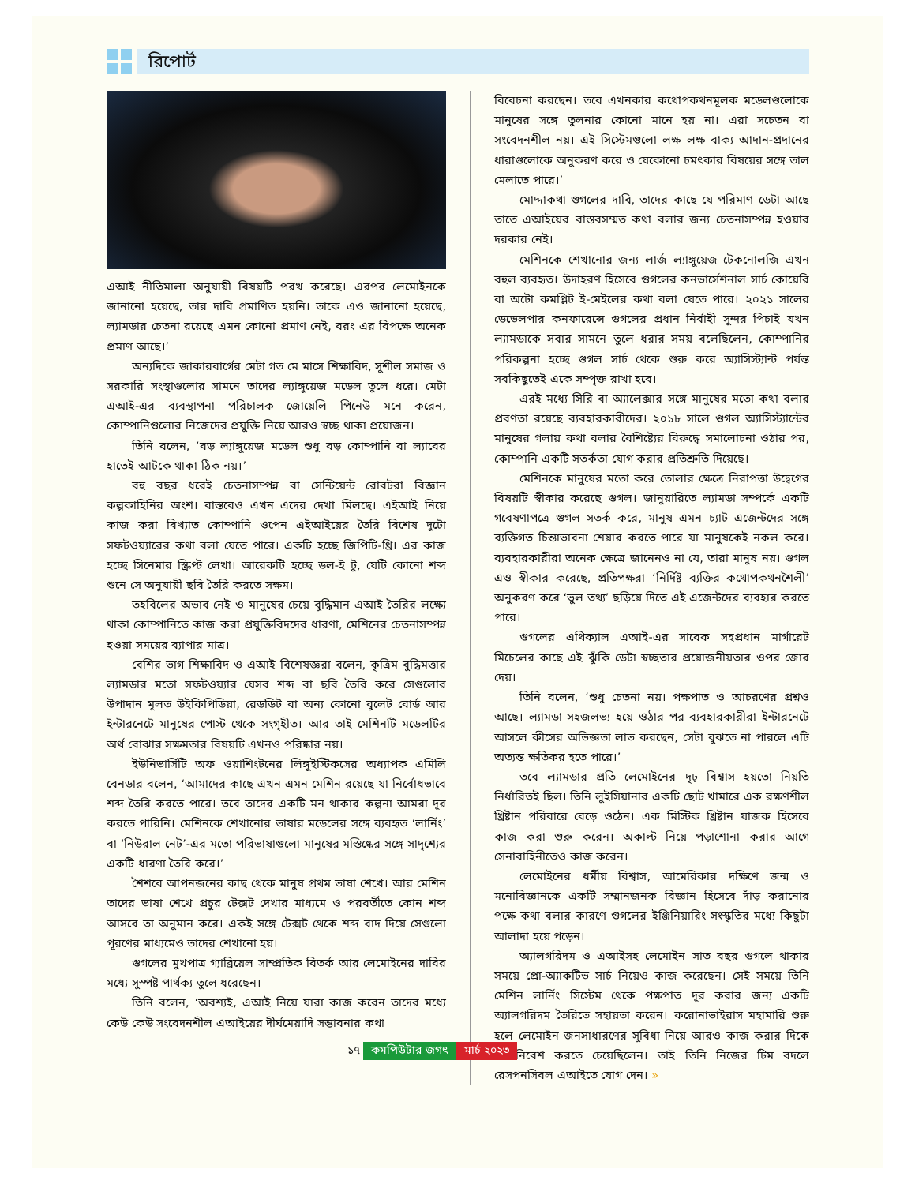রিপোর্ট
এআই নীতিমালা অনুযায়ী বিষয়টি পরখ করেছে। এরপর লেমোইনকে জানানো হয়েছে, তার দাবি প্রমাণিত হয়নি। তাকে এও জানানো হয়েছে, ল্যামডার চেতনা রয়েছে এমন কোনো প্রমাণ নেই, বরং এর বিপক্ষে অনেক প্রমাণ আছে।’
অন্যদিকে জাকারবার্গের মেটা গত মে মাসে শিক্ষাবিদ, সুশীল সমাজ ও সরকারি সংস্থাগুলোর সামনে তাদের ল্যাঙ্গুয়েজ মডেল তুলে ধরে। মেটা এআই-এর ব্যবস্থাপনা পরিচালক জোয়েলি পিনেউ মনে করেন, কোম্পানিগুলোর নিজেদের প্রযুক্তি নিয়ে আরও স্বচ্ছ থাকা প্রয়োজন।
তিনি বলেন, ‘বড় ল্যাঙ্গুয়েজ মডেল শুধু বড় কোম্পানি বা ল্যাবের হাতেই আটকে থাকা ঠিক নয়।’
বহু বছর ধরেই চেতনাসম্পন্ন বা সেন্টিয়েন্ট রোবটরা বিজ্ঞান কল্পকাহিনির অংশ। বাস্তবেও এখন এদের দেখা মিলছে। এইআই নিয়ে কাজ করা বিখ্যাত কোম্পানি ওপেন এইআইয়ের তৈরি বিশেষ দুটো সফটওয়্যারের কথা বলা যেতে পারে। একটি হচ্ছে জিপিটি-থ্রি। এর কাজ হচ্ছে সিনেমার স্ক্রিপ্ট লেখা। আরেকটি হচ্ছে ডল-ই টু, যেটি কোনো শব্দ শুনে সে অনুযায়ী ছবি তৈরি করতে সক্ষম।
তহবিলের অভাব নেই ও মানুষের চেয়ে বুদ্ধিমান এআই তৈরির লক্ষ্যে থাকা কোম্পানিতে কাজ করা প্রযুক্তিবিদদের ধারণা, মেশিনের চেতনাসম্পন্ন হওয়া সময়ের ব্যাপার মাত্র।
বেশির ভাগ শিক্ষাবিদ ও এআই বিশেষজ্ঞরা বলেন, কৃত্রিম বুদ্ধিমত্তার ল্যামডার মতো সফটওয়্যার যেসব শব্দ বা ছবি তৈরি করে সেগুলোর উপাদান মূলত উইকিপিডিয়া, রেডডিট বা অন্য কোনো বুলেট বোর্ড আর ইন্টারনেটে মানুষের পোস্ট থেকে সংগৃহীত। আর তাই মেশিনটি মডেলটির অর্থ বোঝার সক্ষমতার বিষয়টি এখনও পরিষ্কার নয়।
ইউনিভার্সিটি অফ ওয়াশিংটনের লিঙ্গুইস্টিকসের অধ্যাপক এমিলি বেনডার বলেন, ‘আমাদের কাছে এখন এমন মেশিন রয়েছে যা নির্বোধভাবে শব্দ তৈরি করতে পারে। তবে তাদের একটি মন থাকার কল্পনা আমরা দূর করতে পারিনি। মেশিনকে শেখানোর ভাষার মডেলের সঙ্গে ব্যবহৃত ‘লার্নিং’ বা ‘নিউরাল নেট’-এর মতো পরিভাষাগুলো মানুষের মস্তিষ্কের সঙ্গে সাদৃশ্যের একটি ধারণা তৈরি করে।’
শৈশবে আপনজনের কাছ থেকে মানুষ প্রথম ভাষা শেখে। আর মেশিন তাদের ভাষা শেখে প্রচুর টেক্সট দেখার মাধ্যমে ও পরবর্তীতে কোন শব্দ আসবে তা অনুমান করে। একই সঙ্গে টেক্সট থেকে শব্দ বাদ দিয়ে সেগুলো পূরণের মাধ্যমেও তাদের শেখানো হয়।
গুগলের মুখপাত্র গ্যাব্রিয়েল সাম্প্রতিক বিতর্ক আর লেমোইনের দাবির মধ্যে সুস্পষ্ট পার্থক্য তুলে ধরেছেন।
তিনি বলেন, ‘অবশ্যই, এআই নিয়ে যারা কাজ করেন তাদের মধ্যে কেউ কেউ সংবেদনশীল এআইয়ের দীর্ঘমেয়াদি সম্ভাবনার কথা
বিবেচনা করছেন। তবে এখনকার কথোপকথনমূলক মডেলগুলোকে মানুষের সঙ্গে তুলনার কোনো মানে হয় না। এরা সচেতন বা সংবেদনশীল নয়। এই সিস্টেমগুলো লক্ষ লক্ষ বাক্য আদান-প্রদানের ধারাগুলোকে অনুকরণ করে ও যেকোনো চমৎকার বিষয়ের সঙ্গে তাল মেলাতে পারে।’
মোদ্দাকথা গুগলের দাবি, তাদের কাছে যে পরিমাণ ডেটা আছে তাতে এআইয়ের বাস্তবসম্মত কথা বলার জন্য চেতনাসম্পন্ন হওয়ার দরকার নেই।
মেশিনকে শেখানোর জন্য লার্জ ল্যাঙ্গুয়েজ টেকনোলজি এখন বহুল ব্যবহৃত। উদাহরণ হিসেবে গুগলের কনভার্সেশনাল সার্চ কোয়েরি বা অটো কমপ্লিট ই-মেইলের কথা বলা যেতে পারে। ২০২১ সালের ডেভেলপার কনফারেন্সে গুগলের প্রধান নির্বাহী সুন্দর পিচাই যখন ল্যামডাকে সবার সামনে তুলে ধরার সময় বলেছিলেন, কোম্পানির পরিকল্পনা হচ্ছে গুগল সার্চ থেকে শুরু করে অ্যাসিস্ট্যান্ট পর্যন্ত সবকিছুতেই একে সম্পৃক্ত রাখা হবে।
এরই মধ্যে সিরি বা অ্যালেক্সার সঙ্গে মানুষের মতো কথা বলার প্রবণতা রয়েছে ব্যবহারকারীদের। ২০১৮ সালে গুগল অ্যাসিস্ট্যান্টের মানুষের গলায় কথা বলার বৈশিষ্ট্যের বিরুদ্ধে সমালোচনা ওঠার পর, কোম্পানি একটি সতর্কতা যোগ করার প্রতিশ্রুতি দিয়েছে।
মেশিনকে মানুষের মতো করে তোলার ক্ষেত্রে নিরাপত্তা উদ্বেগের বিষয়টি স্বীকার করেছে গুগল। জানুয়ারিতে ল্যামডা সম্পর্কে একটি গবেষণাপত্রে গুগল সতর্ক করে, মানুষ এমন চ্যাট এজেন্টদের সঙ্গে ব্যক্তিগত চিন্তাভাবনা শেয়ার করতে পারে যা মানুষকেই নকল করে। ব্যবহারকারীরা অনেক ক্ষেত্রে জানেনও না যে, তারা মানুষ নয়। গুগল এও স্বীকার করেছে, প্রতিপক্ষরা ‘নির্দিষ্ট ব্যক্তির কথোপকথনশৈলী’ অনুকরণ করে ‘ভুল তথ্য’ ছড়িয়ে দিতে এই এজেন্টদের ব্যবহার করতে পারে।
গুগলের এথিক্যাল এআই-এর সাবেক সহপ্রধান মার্গারেট মিচেলের কাছে এই ঝুঁকি ডেটা স্বচ্ছতার প্রয়োজনীয়তার ওপর জোর দেয়।
তিনি বলেন, ‘শুধু চেতনা নয়। পক্ষপাত ও আচরণের প্রশ্নও আছে। ল্যামডা সহজলভ্য হয়ে ওঠার পর ব্যবহারকারীরা ইন্টারনেটে আসলে কীসের অভিজ্ঞতা লাভ করছেন, সেটা বুঝতে না পারলে এটি অত্যন্ত ক্ষতিকর হতে পারে।’
তবে ল্যামডার প্রতি লেমোইনের দৃঢ় বিশ্বাস হয়তো নিয়তি নির্ধারিতই ছিল। তিনি লুইসিয়ানার একটি ছোট খামারে এক রক্ষণশীল খ্রিষ্টান পরিবারে বেড়ে ওঠেন। এক মিস্টিক খ্রিষ্টান যাজক হিসেবে কাজ করা শুরু করেন। অকাল্ট নিয়ে পড়াশোনা করার আগে সেনাবাহিনীতেও কাজ করেন।
লেমোইনের ধর্মীয় বিশ্বাস, আমেরিকার দক্ষিণে জন্ম ও মনোবিজ্ঞানকে একটি সম্মানজনক বিজ্ঞান হিসেবে দাঁড় করানোর পক্ষে কথা বলার কারণে গুগলের ইঞ্জিনিয়ারিং সংস্কৃতির মধ্যে কিছুটা আলাদা হয়ে পড়েন।
অ্যালগরিদম ও এআইসহ লেমোইন সাত বছর গুগলে থাকার সময়ে প্রো-অ্যাকটিভ সার্চ নিয়েও কাজ করেছেন। সেই সময়ে তিনি মেশিন লার্নিং সিস্টেম থেকে পক্ষপাত দূর করার জন্য একটি অ্যালগরিদম তৈরিতে সহায়তা করেন। করোনাভাইরাস মহামারি শুরু হলে লেমোইন জনসাধারণের সুবিধা নিয়ে আরও কাজ করার দিকে মনোনিবেশ করতে চেয়েছিলেন। তাই তিনি নিজের টিম বদলে রেসপনসিবল এআইতে যোগ দেন। »
১৭ কমপিউটার জগৎ মার্চ ২০২৩